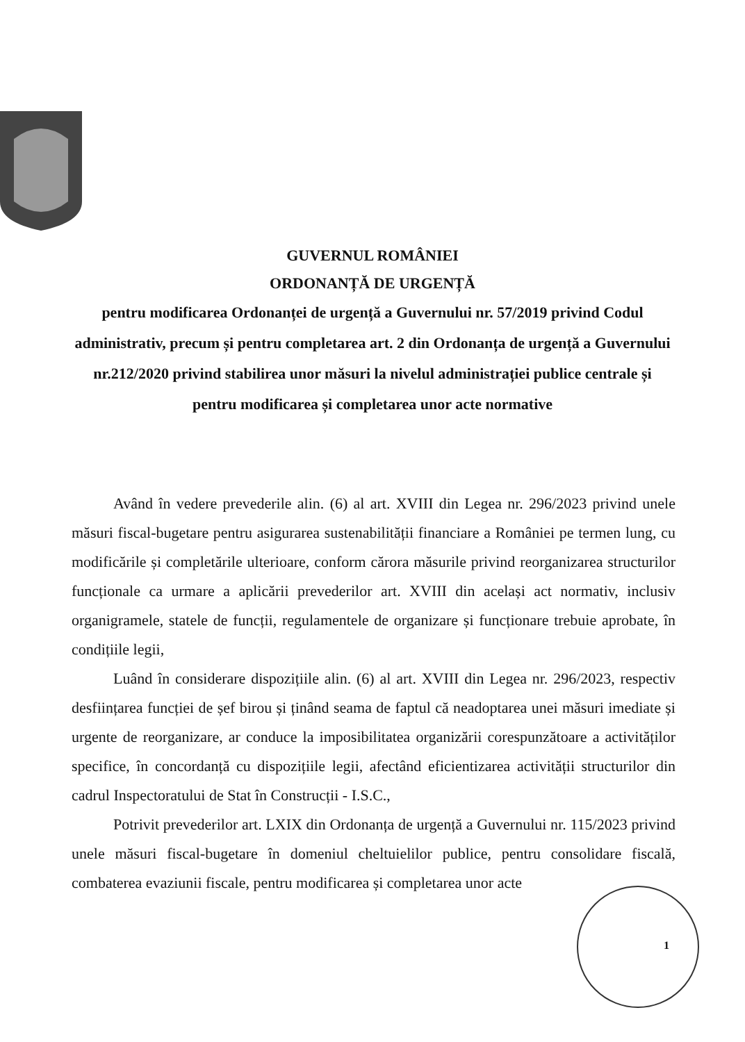GUVERNUL ROMÂNIEI
ORDONANȚĂ DE URGENȚĂ
pentru modificarea Ordonanței de urgență a Guvernului nr. 57/2019 privind Codul administrativ, precum și pentru completarea art. 2 din Ordonanța de urgență a Guvernului nr.212/2020 privind stabilirea unor măsuri la nivelul administrației publice centrale și pentru modificarea și completarea unor acte normative
Având în vedere prevederile alin. (6) al art. XVIII din Legea nr. 296/2023 privind unele măsuri fiscal-bugetare pentru asigurarea sustenabilității financiare a României pe termen lung, cu modificările și completările ulterioare, conform cărora măsurile privind reorganizarea structurilor funcționale ca urmare a aplicării prevederilor art. XVIII din același act normativ, inclusiv organigramele, statele de funcții, regulamentele de organizare și funcționare trebuie aprobate, în condițiile legii,
Luând în considerare dispozițiile alin. (6) al art. XVIII din Legea nr. 296/2023, respectiv desființarea funcției de șef birou și ținând seama de faptul că neadoptarea unei măsuri imediate și urgente de reorganizare, ar conduce la imposibilitatea organizării corespunzătoare a activităților specifice, în concordanță cu dispozițiile legii, afectând eficientizarea activității structurilor din cadrul Inspectoratului de Stat în Construcții - I.S.C.,
Potrivit prevederilor art. LXIX din Ordonanța de urgență a Guvernului nr. 115/2023 privind unele măsuri fiscal-bugetare în domeniul cheltuielilor publice, pentru consolidare fiscală, combaterea evaziunii fiscale, pentru modificarea și completarea unor acte
1